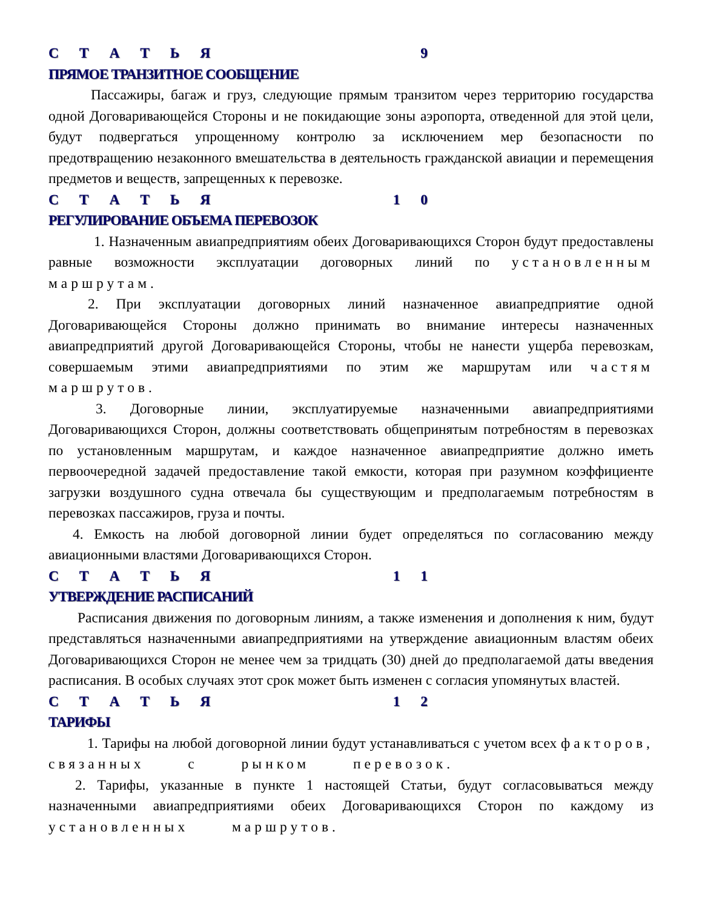С Т А Т Ь Я 9
ПРЯМОЕ ТРАНЗИТНОЕ СООБЩЕНИЕ
Пассажиры, багаж и груз, следующие прямым транзитом через территорию государства одной Договаривающейся Стороны и не покидающие зоны аэропорта, отведенной для этой цели, будут подвергаться упрощенному контролю за исключением мер безопасности по предотвращению незаконного вмешательства в деятельность гражданской авиации и перемещения предметов и веществ, запрещенных к перевозке.
С Т А Т Ь Я 1 0
РЕГУЛИРОВАНИЕ ОБЪЕМА ПЕРЕВОЗОК
1. Назначенным авиапредприятиям обеих Договаривающихся Сторон будут предоставлены равные возможности эксплуатации договорных линий по установленным маршрутам.
2. При эксплуатации договорных линий назначенное авиапредприятие одной Договаривающейся Стороны должно принимать во внимание интересы назначенных авиапредприятий другой Договаривающейся Стороны, чтобы не нанести ущерба перевозкам, совершаемым этими авиапредприятиями по этим же маршрутам или частям маршрутов.
3. Договорные линии, эксплуатируемые назначенными авиапредприятиями Договаривающихся Сторон, должны соответствовать общепринятым потребностям в перевозках по установленным маршрутам, и каждое назначенное авиапредприятие должно иметь первоочередной задачей предоставление такой емкости, которая при разумном коэффициенте загрузки воздушного судна отвечала бы существующим и предполагаемым потребностям в перевозках пассажиров, груза и почты.
4. Емкость на любой договорной линии будет определяться по согласованию между авиационными властями Договаривающихся Сторон.
С Т А Т Ь Я 1 1
УТВЕРЖДЕНИЕ РАСПИСАНИЙ
Расписания движения по договорным линиям, а также изменения и дополнения к ним, будут представляться назначенными авиапредприятиями на утверждение авиационным властям обеих Договаривающихся Сторон не менее чем за тридцать (30) дней до предполагаемой даты введения расписания. В особых случаях этот срок может быть изменен с согласия упомянутых властей.
С Т А Т Ь Я 1 2
ТАРИФЫ
1. Тарифы на любой договорной линии будут устанавливаться с учетом всех факторов, связанных с рынком перевозок.
2. Тарифы, указанные в пункте 1 настоящей Статьи, будут согласовываться между назначенными авиапредприятиями обеих Договаривающихся Сторон по каждому из установленных маршрутов.